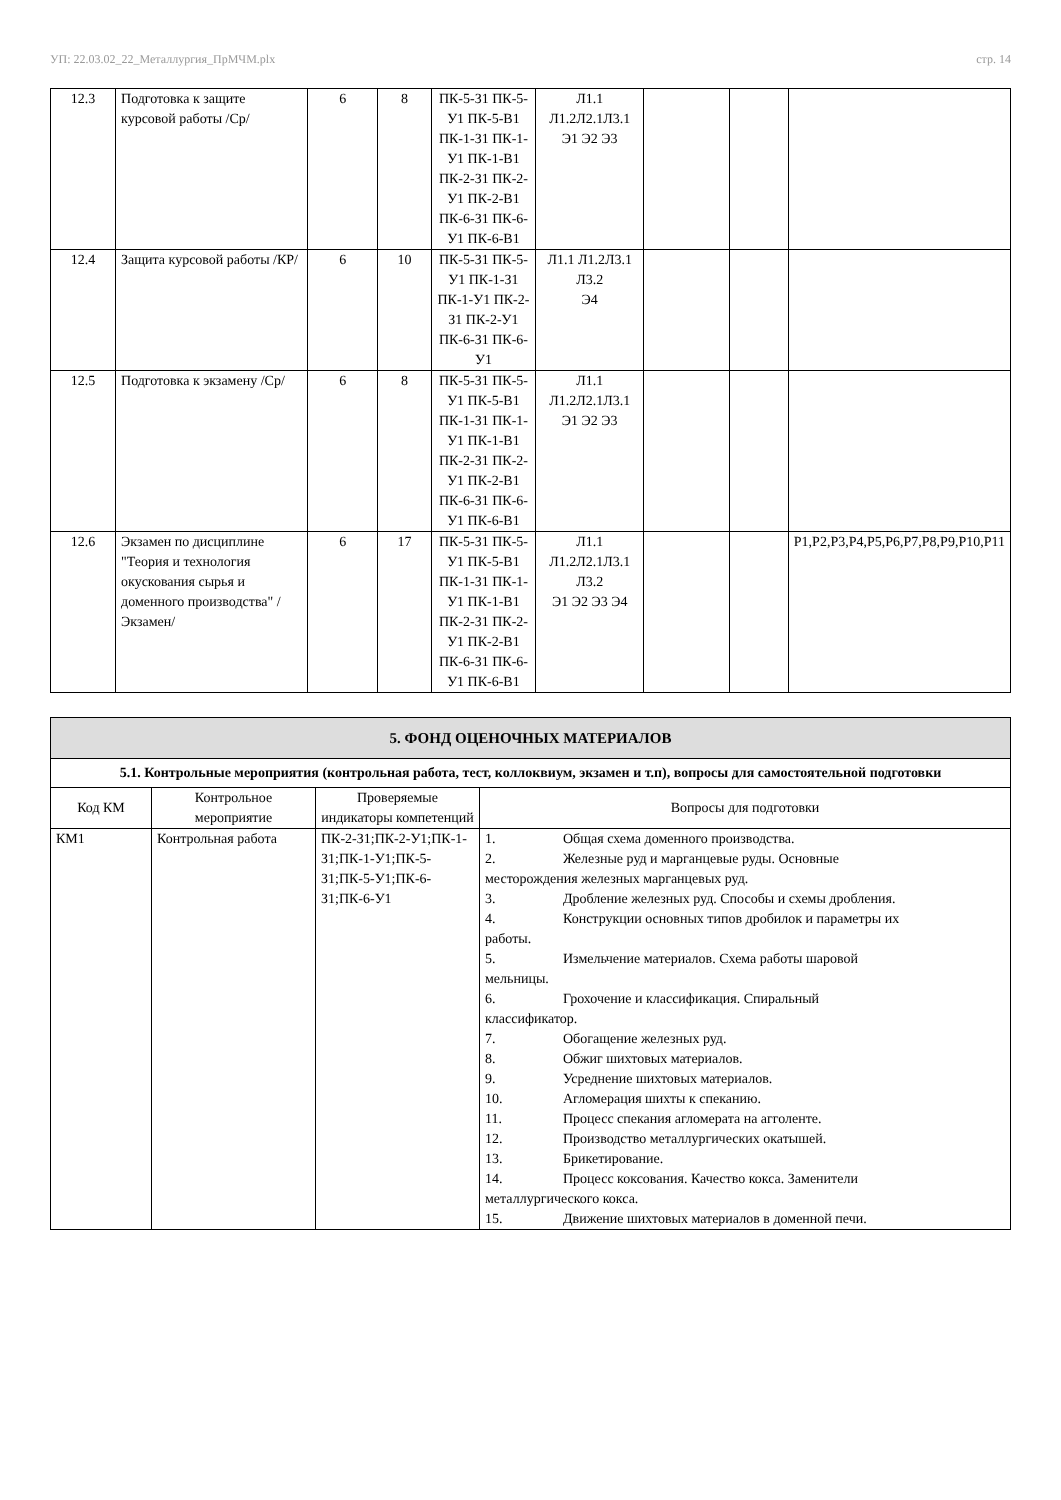УП: 22.03.02_22_Металлургия_ПрМЧМ.plx стр. 14
| 12.3 | Подготовка к защите курсовой работы /Ср/ | 6 | 8 | ПК-5-З1 ПК-5-У1 ПК-5-В1 ПК-1-З1 ПК-1-У1 ПК-1-В1 ПК-2-З1 ПК-2-У1 ПК-2-В1 ПК-6-З1 ПК-6-У1 ПК-6-В1 | Л1.1 Л1.2Л2.1Л3.1 Э1 Э2 Э3 | | | |
| 12.4 | Защита курсовой работы /КР/ | 6 | 10 | ПК-5-З1 ПК-5-У1 ПК-1-З1 ПК-1-У1 ПК-2-З1 ПК-2-У1 ПК-6-З1 ПК-6-У1 | Л1.1 Л1.2Л3.1 Л3.2 Э4 | | | |
| 12.5 | Подготовка к экзамену /Ср/ | 6 | 8 | ПК-5-З1 ПК-5-У1 ПК-5-В1 ПК-1-З1 ПК-1-У1 ПК-1-В1 ПК-2-З1 ПК-2-У1 ПК-2-В1 ПК-6-З1 ПК-6-У1 ПК-6-В1 | Л1.1 Л1.2Л2.1Л3.1 Э1 Э2 Э3 | | | |
| 12.6 | Экзамен по дисциплине "Теория и технология окускования сырья и доменного производства" /Экзамен/ | 6 | 17 | ПК-5-З1 ПК-5-У1 ПК-5-В1 ПК-1-З1 ПК-1-У1 ПК-1-В1 ПК-2-З1 ПК-2-У1 ПК-2-В1 ПК-6-З1 ПК-6-У1 ПК-6-В1 | Л1.1 Л1.2Л2.1Л3.1 Л3.2 Э1 Э2 Э3 Э4 | | | Р1,Р2,Р3,Р4,Р5,Р6,Р7,Р8,Р9,Р10,Р11 |
| 5. ФОНД ОЦЕНОЧНЫХ МАТЕРИАЛОВ | | | |
| 5.1. Контрольные мероприятия (контрольная работа, тест, коллоквиум, экзамен и т.п), вопросы для самостоятельной подготовки | | | |
| Код КМ | Контрольное мероприятие | Проверяемые индикаторы компетенций | Вопросы для подготовки |
| КМ1 | Контрольная работа | ПК-2-З1;ПК-2-У1;ПК-1-З1;ПК-1-У1;ПК-5-З1;ПК-5-У1;ПК-6-З1;ПК-6-У1 | 1. Общая схема доменного производства. 2. Железные руд и марганцевые руды. Основные месторождения железных марганцевых руд. 3. Дробление железных руд. Способы и схемы дробления. 4. Конструкции основных типов дробилок и параметры их работы. 5. Измельчение материалов. Схема работы шаровой мельницы. 6. Грохочение и классификация. Спиральный классификатор. 7. Обогащение железных руд. 8. Обжиг шихтовых материалов. 9. Усреднение шихтовых материалов. 10. Агломерация шихты к спеканию. 11. Процесс спекания агломерата на агголенте. 12. Производство металлургических окатышей. 13. Брикетирование. 14. Процесс коксования. Качество кокса. Заменители металлургического кокса. 15. Движение шихтовых материалов в доменной печи. |